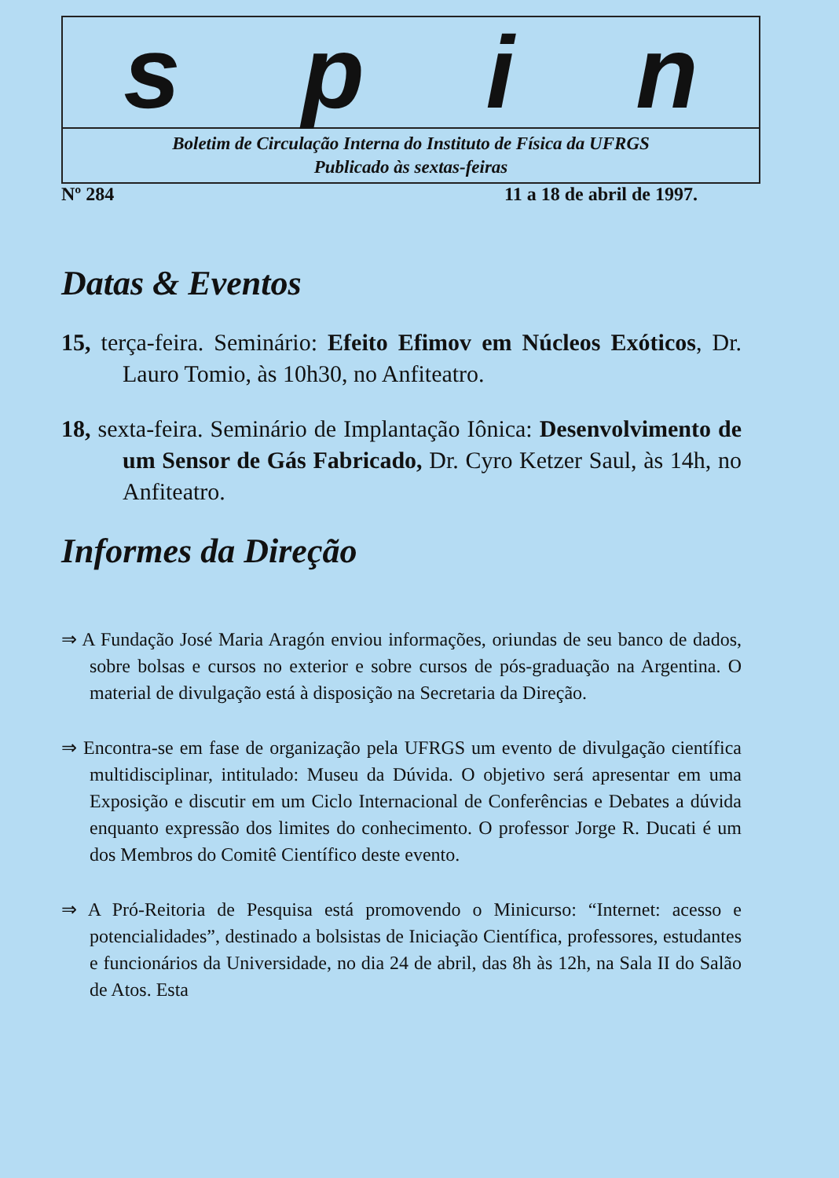spin
Boletim de Circulação Interna do Instituto de Física da UFRGS
Publicado às sextas-feiras
Nº 284 11 a 18 de abril de 1997.
Datas & Eventos
15, terça-feira. Seminário: Efeito Efimov em Núcleos Exóticos, Dr. Lauro Tomio, às 10h30, no Anfiteatro.
18, sexta-feira. Seminário de Implantação Iônica: Desenvolvimento de um Sensor de Gás Fabricado, Dr. Cyro Ketzer Saul, às 14h, no Anfiteatro.
Informes da Direção
⇒ A Fundação José Maria Aragón enviou informações, oriundas de seu banco de dados, sobre bolsas e cursos no exterior e sobre cursos de pós-graduação na Argentina. O material de divulgação está à disposição na Secretaria da Direção.
⇒ Encontra-se em fase de organização pela UFRGS um evento de divulgação científica multidisciplinar, intitulado: Museu da Dúvida. O objetivo será apresentar em uma Exposição e discutir em um Ciclo Internacional de Conferências e Debates a dúvida enquanto expressão dos limites do conhecimento. O professor Jorge R. Ducati é um dos Membros do Comitê Científico deste evento.
⇒ A Pró-Reitoria de Pesquisa está promovendo o Minicurso: “Internet: acesso e potencialidades”, destinado a bolsistas de Iniciação Científica, professores, estudantes e funcionários da Universidade, no dia 24 de abril, das 8h às 12h, na Sala II do Salão de Atos. Esta